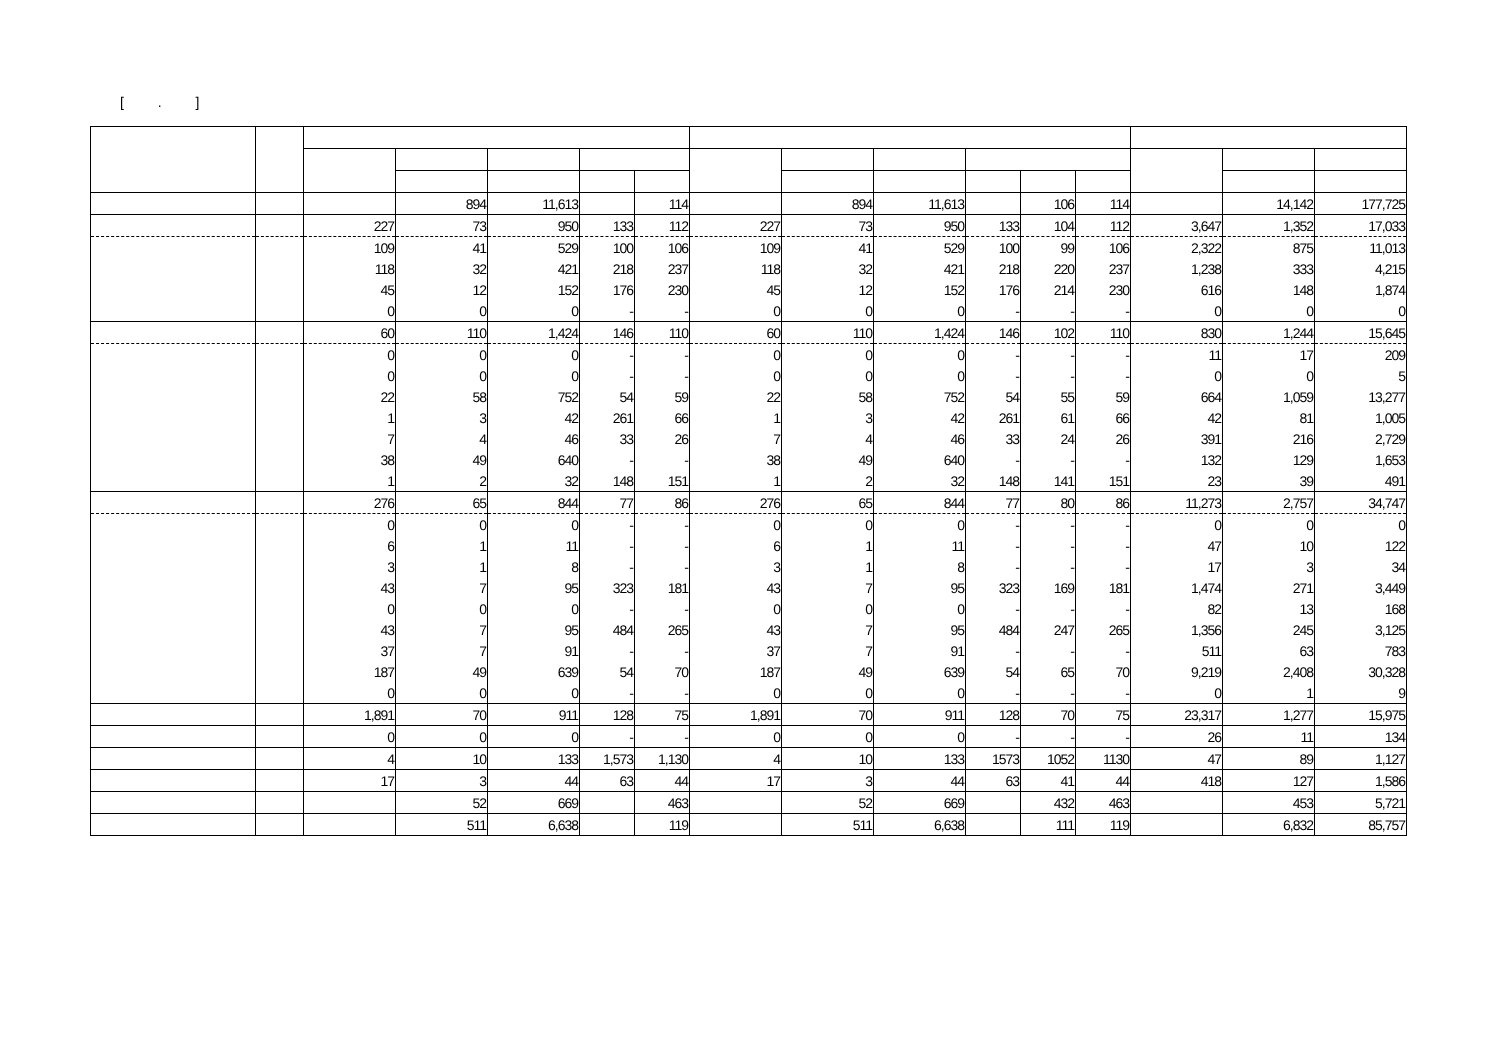[ . ]
| | | | 894 | 11,613 | | 114 | | 894 | 11,613 | | 106 | 114 | | 14,142 | 177,725 |
| | | 227 | 73 | 950 | 133 | 112 | 227 | 73 | 950 | 133 | 104 | 112 | 3,647 | 1,352 | 17,033 |
| | | 109 | 41 | 529 | 100 | 106 | 109 | 41 | 529 | 100 | 99 | 106 | 2,322 | 875 | 11,013 |
| | | 118 | 32 | 421 | 218 | 237 | 118 | 32 | 421 | 218 | 220 | 237 | 1,238 | 333 | 4,215 |
| | | 45 | 12 | 152 | 176 | 230 | 45 | 12 | 152 | 176 | 214 | 230 | 616 | 148 | 1,874 |
| | | 0 | 0 | 0 | - | - | 0 | 0 | 0 | - | - | - | 0 | 0 | 0 |
| | | 60 | 110 | 1,424 | 146 | 110 | 60 | 110 | 1,424 | 146 | 102 | 110 | 830 | 1,244 | 15,645 |
| | | 0 | 0 | 0 | - | - | 0 | 0 | 0 | - | - | - | 11 | 17 | 209 |
| | | 0 | 0 | 0 | - | - | 0 | 0 | 0 | - | - | - | 0 | 0 | 5 |
| | | 22 | 58 | 752 | 54 | 59 | 22 | 58 | 752 | 54 | 55 | 59 | 664 | 1,059 | 13,277 |
| | | 1 | 3 | 42 | 261 | 66 | 1 | 3 | 42 | 261 | 61 | 66 | 42 | 81 | 1,005 |
| | | 7 | 4 | 46 | 33 | 26 | 7 | 4 | 46 | 33 | 24 | 26 | 391 | 216 | 2,729 |
| | | 38 | 49 | 640 | - | - | 38 | 49 | 640 | - | - | - | 132 | 129 | 1,653 |
| | | 1 | 2 | 32 | 148 | 151 | 1 | 2 | 32 | 148 | 141 | 151 | 23 | 39 | 491 |
| | | 276 | 65 | 844 | 77 | 86 | 276 | 65 | 844 | 77 | 80 | 86 | 11,273 | 2,757 | 34,747 |
| | | 0 | 0 | 0 | - | - | 0 | 0 | 0 | - | - | - | 0 | 0 | 0 |
| | | 6 | 1 | 11 | - | - | 6 | 1 | 11 | - | - | - | 47 | 10 | 122 |
| | | 3 | 1 | 8 | - | - | 3 | 1 | 8 | - | - | - | 17 | 3 | 34 |
| | | 43 | 7 | 95 | 323 | 181 | 43 | 7 | 95 | 323 | 169 | 181 | 1,474 | 271 | 3,449 |
| | | 0 | 0 | 0 | - | - | 0 | 0 | 0 | - | - | - | 82 | 13 | 168 |
| | | 43 | 7 | 95 | 484 | 265 | 43 | 7 | 95 | 484 | 247 | 265 | 1,356 | 245 | 3,125 |
| | | 37 | 7 | 91 | - | - | 37 | 7 | 91 | - | - | - | 511 | 63 | 783 |
| | | 187 | 49 | 639 | 54 | 70 | 187 | 49 | 639 | 54 | 65 | 70 | 9,219 | 2,408 | 30,328 |
| | | 0 | 0 | 0 | - | - | 0 | 0 | 0 | - | - | - | 0 | 1 | 9 |
| | | 1,891 | 70 | 911 | 128 | 75 | 1,891 | 70 | 911 | 128 | 70 | 75 | 23,317 | 1,277 | 15,975 |
| | | 0 | 0 | 0 | - | - | 0 | 0 | 0 | - | - | - | 26 | 11 | 134 |
| | | 4 | 10 | 133 | 1,573 | 1,130 | 4 | 10 | 133 | 1573 | 1052 | 1130 | 47 | 89 | 1,127 |
| | | 17 | 3 | 44 | 63 | 44 | 17 | 3 | 44 | 63 | 41 | 44 | 418 | 127 | 1,586 |
| | | | 52 | 669 | | 463 | | 52 | 669 | | 432 | 463 | | 453 | 5,721 |
| | | | 511 | 6,638 | | 119 | | 511 | 6,638 | | 111 | 119 | | 6,832 | 85,757 |